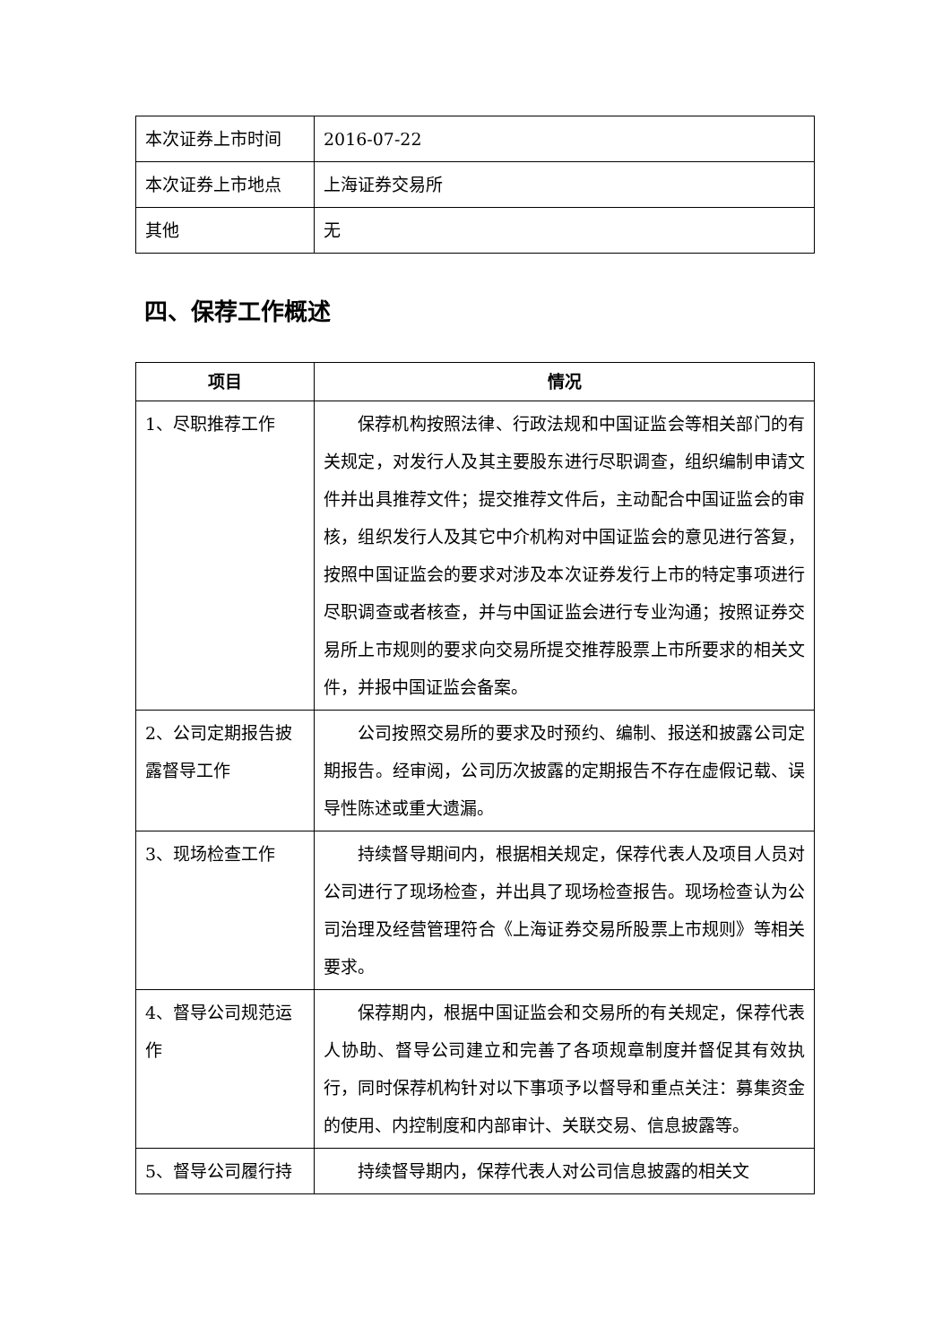| 本次证券上市时间 | 2016-07-22 |
| 本次证券上市地点 | 上海证券交易所 |
| 其他 | 无 |
四、保荐工作概述
| 项目 | 情况 |
| --- | --- |
| 1、尽职推荐工作 | 保荐机构按照法律、行政法规和中国证监会等相关部门的有关规定，对发行人及其主要股东进行尽职调查，组织编制申请文件并出具推荐文件；提交推荐文件后，主动配合中国证监会的审核，组织发行人及其它中介机构对中国证监会的意见进行答复，按照中国证监会的要求对涉及本次证券发行上市的特定事项进行尽职调查或者核查，并与中国证监会进行专业沟通；按照证券交易所上市规则的要求向交易所提交推荐股票上市所要求的相关文件，并报中国证监会备案。 |
| 2、公司定期报告披露督导工作 | 公司按照交易所的要求及时预约、编制、报送和披露公司定期报告。经审阅，公司历次披露的定期报告不存在虚假记载、误导性陈述或重大遗漏。 |
| 3、现场检查工作 | 持续督导期间内，根据相关规定，保荐代表人及项目人员对公司进行了现场检查，并出具了现场检查报告。现场检查认为公司治理及经营管理符合《上海证券交易所股票上市规则》等相关要求。 |
| 4、督导公司规范运作 | 保荐期内，根据中国证监会和交易所的有关规定，保荐代表人协助、督导公司建立和完善了各项规章制度并督促其有效执行，同时保荐机构针对以下事项予以督导和重点关注：募集资金的使用、内控制度和内部审计、关联交易、信息披露等。 |
| 5、督导公司履行持 | 持续督导期内，保荐代表人对公司信息披露的相关文 |